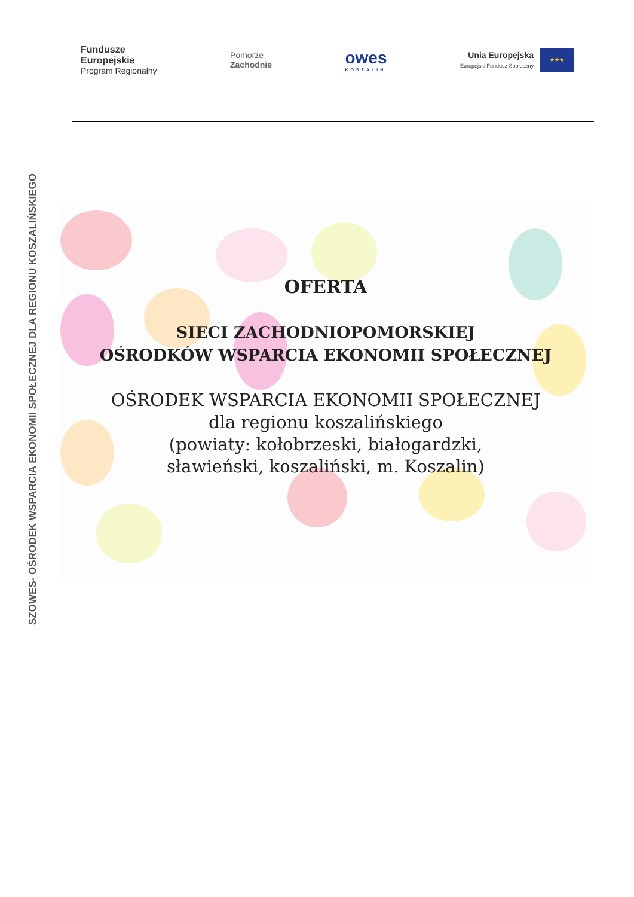Fundusze
Europejskie
Program Regionalny
Pomorze
Zachodnie
owes
KOSZALIN
Unia Europejska
Europejski Fundusz Społeczny ★★★
SZOWES- OŚRODEK WSPARCIA EKONOMII SPOŁECZNEJ DLA REGIONU KOSZALIŃSKIEGO
OFERTA
SIECI ZACHODNIOPOMORSKIEJ
OŚRODKÓW WSPARCIA EKONOMII SPOŁECZNEJ
OŚRODEK WSPARCIA EKONOMII SPOŁECZNEJ
dla regionu koszalińskiego
(powiaty: kołobrzeski, białogardzki,
sławieński, koszaliński, m. Koszalin)